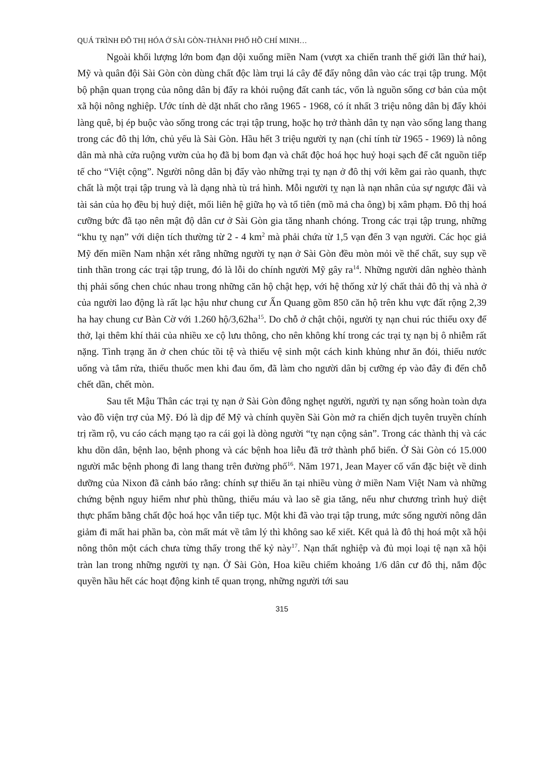QUÁ TRÌNH ĐÔ THỊ HÓA Ở SÀI GÒN-THÀNH PHỐ HỒ CHÍ MINH…
Ngoài khối lượng lớn bom đạn dội xuống miền Nam (vượt xa chiến tranh thế giới lần thứ hai), Mỹ và quân đội Sài Gòn còn dùng chất độc làm trụi lá cây để đẩy nông dân vào các trại tập trung. Một bộ phận quan trọng của nông dân bị đẩy ra khỏi ruộng đất canh tác, vốn là nguồn sống cơ bản của một xã hội nông nghiệp. Ước tính dè dặt nhất cho rằng 1965 - 1968, có ít nhất 3 triệu nông dân bị đẩy khỏi làng quê, bị ép buộc vào sống trong các trại tập trung, hoặc họ trở thành dân tỵ nạn vào sống lang thang trong các đô thị lớn, chủ yếu là Sài Gòn. Hầu hết 3 triệu người tỵ nạn (chỉ tính từ 1965 - 1969) là nông dân mà nhà cửa ruộng vườn của họ đã bị bom đạn và chất độc hoá học huỷ hoại sạch để cắt nguồn tiếp tế cho “Việt cộng”. Người nông dân bị đẩy vào những trại tỵ nạn ở đô thị với kẽm gai rào quanh, thực chất là một trại tập trung và là dạng nhà tù trá hình. Mỗi người tỵ nạn là nạn nhân của sự ngược đãi và tài sản của họ đều bị huỷ diệt, mối liên hệ giữa họ và tổ tiên (mồ mả cha ông) bị xâm phạm. Đô thị hoá cưỡng bức đã tạo nên mật độ dân cư ở Sài Gòn gia tăng nhanh chóng. Trong các trại tập trung, những “khu tỵ nạn” với diện tích thường từ 2 - 4 km<sup>2</sup> mà phải chứa từ 1,5 vạn đến 3 vạn người. Các học giả Mỹ đến miền Nam nhận xét rằng những người tỵ nạn ở Sài Gòn đều mòn mỏi về thể chất, suy sụp về tinh thần trong các trại tập trung, đó là lỗi do chính người Mỹ gây ra<sup>14</sup>. Những người dân nghèo thành thị phải sống chen chúc nhau trong những căn hộ chật hẹp, với hệ thống xử lý chất thải đô thị và nhà ở của người lao động là rất lạc hậu như chung cư Ấn Quang gồm 850 căn hộ trên khu vực đất rộng 2,39 ha hay chung cư Bàn Cờ với 1.260 hộ/3,62ha<sup>15</sup>. Do chỗ ở chật chội, người tỵ nạn chui rúc thiếu oxy để thở, lại thêm khí thải của nhiều xe cộ lưu thông, cho nên không khí trong các trại tỵ nạn bị ô nhiễm rất nặng. Tình trạng ăn ở chen chúc tồi tệ và thiếu vệ sinh một cách kinh khủng như ăn đói, thiếu nước uống và tắm rửa, thiếu thuốc men khi đau ốm, đã làm cho người dân bị cưỡng ép vào đây đi đến chỗ chết dần, chết mòn.
Sau tết Mậu Thân các trại tỵ nạn ở Sài Gòn đông nghẹt người, người tỵ nạn sống hoàn toàn dựa vào đồ viện trợ của Mỹ. Đó là dịp để Mỹ và chính quyền Sài Gòn mở ra chiến dịch tuyên truyền chính trị rầm rộ, vu cáo cách mạng tạo ra cái gọi là dòng người “tỵ nạn cộng sản”. Trong các thành thị và các khu dồn dân, bệnh lao, bệnh phong và các bệnh hoa liễu đã trở thành phổ biến. Ở Sài Gòn có 15.000 người mắc bệnh phong đi lang thang trên đường phố<sup>16</sup>. Năm 1971, Jean Mayer cố vấn đặc biệt về dinh dưỡng của Nixon đã cảnh báo rằng: chính sự thiếu ăn tại nhiều vùng ở miền Nam Việt Nam và những chứng bệnh nguy hiểm như phù thũng, thiếu máu và lao sẽ gia tăng, nếu như chương trình huỷ diệt thực phẩm bằng chất độc hoá học vẫn tiếp tục. Một khi đã vào trại tập trung, mức sống người nông dân giảm đi mất hai phần ba, còn mất mát về tâm lý thì không sao kể xiết. Kết quả là đô thị hoá một xã hội nông thôn một cách chưa từng thấy trong thế kỷ này<sup>17</sup>. Nạn thất nghiệp và đủ mọi loại tệ nạn xã hội tràn lan trong những người tỵ nạn. Ở Sài Gòn, Hoa kiều chiếm khoảng 1/6 dân cư đô thị, nắm độc quyền hầu hết các hoạt động kinh tế quan trọng, những người tới sau
315